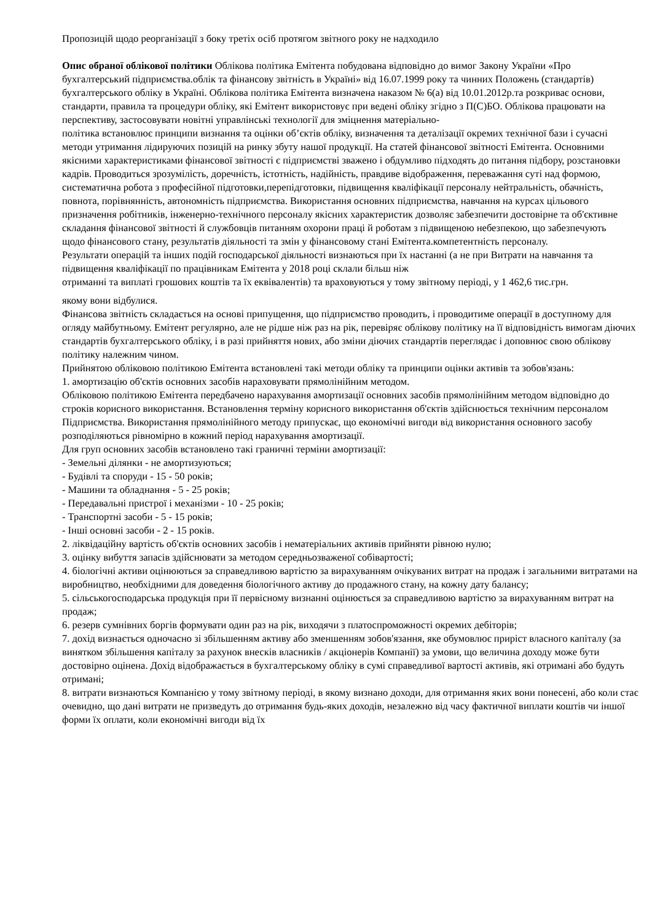Пропозицій щодо реорганізації з боку третіх осіб протягом звітного року не надходило
Опис обраної облікової політики Облікова політика Емітента побудована відповідно до вимог Закону України «Про бухгалтерський підприємства.облік та фінансову звітність в Україні» від 16.07.1999 року та чинних Положень (стандартів) бухгалтерського обліку в Україні. Облікова політика Емітента визначена наказом № 6(а) від 10.01.2012р.та розкриває основи, стандарти, правила та процедури обліку, які Емітент використовує при ведені обліку згідно з П(С)БО. Облікова працювати на перспективу, застосовувати новітні управлінські технології для зміцнення матеріально-
політика встановлює принципи визнання та оцінки об’єктів обліку, визначення та деталізації окремих технічної бази і сучасні методи утримання лідируючих позицій на ринку збуту нашої продукції. На статей фінансової звітності Емітента. Основними якісними характеристиками фінансової звітності є підприємстві зважено і обдумливо підходять до питання підбору, розстановки кадрів. Проводиться зрозумілість, доречність, істотність, надійність, правдиве відображення, переважання суті над формою, систематична робота з професійної підготовки,перепідготовки, підвищення кваліфікації персоналу нейтральність, обачність, повнота, порівнянність, автономність підприємства. Використання основних підприємства, навчання на курсах цільового призначення робітників, інженерно-технічного персоналу якісних характеристик дозволяє забезпечити достовірне та об'єктивне складання фінансової звітності й службовців питанням охорони праці й роботам з підвищеною небезпекою, що забезпечують
щодо фінансового стану, результатів діяльності та змін у фінансовому стані Емітента.компетентність персоналу.
Результати операцій та інших подій господарської діяльності визнаються при їх настанні (а не при Витрати на навчання та підвищення кваліфікації по працівникам Емітента у 2018 році склали більш ніж
отриманні та виплаті грошових коштів та їх еквівалентів) та враховуються у тому звітному періоді, у 1 462,6 тис.грн.
якому вони відбулися.
Фінансова звітність складається на основі припущення, що підприємство проводить, і проводитиме операції в доступному для огляду майбутньому. Емітент регулярно, але не рідше ніж раз на рік, перевіряє облікову політику на її відповідність вимогам діючих стандартів бухгалтерського обліку, і в разі прийняття нових, або зміни діючих стандартів переглядає і доповнює свою облікову політику належним чином.
Прийнятою обліковою політикою Емітента встановлені такі методи обліку та принципи оцінки активів та зобов'язань:
1. амортизацію об'єктів основних засобів нараховувати прямолінійним методом.
Обліковою політикою Емітента передбачено нарахування амортизації основних засобів прямолінійним методом відповідно до строків корисного використання. Встановлення терміну корисного використання об'єктів здійснюється технічним персоналом Підприємства. Використання прямолінійного методу припускає, що економічні вигоди від використання основного засобу розподіляються рівномірно в кожний період нарахування амортизації.
Для груп основних засобів встановлено такі граничні терміни амортизації:
- Земельні ділянки - не амортизуються;
- Будівлі та споруди - 15 - 50 років;
- Машини та обладнання - 5 - 25 років;
- Передавальні пристрої і механізми - 10 - 25 років;
- Транспортні засоби - 5 - 15 років;
- Інші основні засоби - 2 - 15 років.
2. ліквідаційну вартість об'єктів основних засобів і нематеріальних активів прийняти рівною нулю;
3. оцінку вибуття запасів здійснювати за методом середньозваженої собівартості;
4. біологічні активи оцінюються за справедливою вартістю за вирахуванням очікуваних витрат на продаж і загальними витратами на виробництво, необхідними для доведення біологічного активу до продажного стану, на кожну дату балансу;
5. сільськогосподарська продукція при її первісному визнанні оцінюється за справедливою вартістю за вирахуванням витрат на продаж;
6. резерв сумнівних боргів формувати один раз на рік, виходячи з платоспроможності окремих дебіторів;
7. дохід визнається одночасно зі збільшенням активу або зменшенням зобов'язання, яке обумовлює приріст власного капіталу (за винятком збільшення капіталу за рахунок внесків власників / акціонерів Компанії) за умови, що величина доходу може бути достовірно оцінена. Дохід відображається в бухгалтерському обліку в сумі справедливої вартості активів, які отримані або будуть отримані;
8. витрати визнаються Компанією у тому звітному періоді, в якому визнано доходи, для отримання яких вони понесені, або коли стає очевидно, що дані витрати не призведуть до отримання будь-яких доходів, незалежно від часу фактичної виплати коштів чи іншої форми їх оплати, коли економічні вигоди від їх